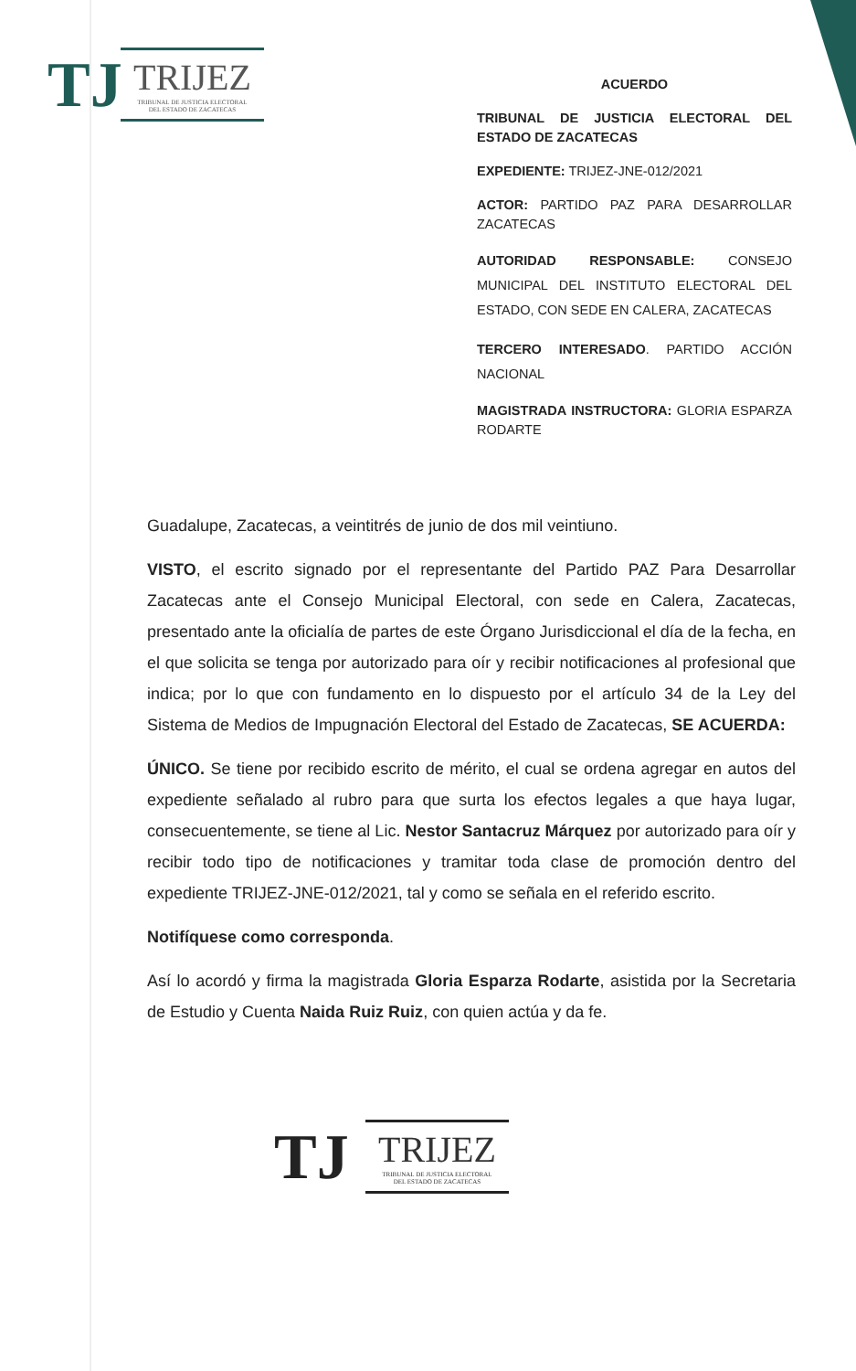TJ
TRIJEZ
TRIBUNAL DE JUSTICIA ELECTORAL
DEL ESTADO DE ZACATECAS
ACUERDO
TRIBUNAL DE JUSTICIA ELECTORAL DEL ESTADO DE ZACATECAS
EXPEDIENTE: TRIJEZ-JNE-012/2021
ACTOR: PARTIDO PAZ PARA DESARROLLAR ZACATECAS
AUTORIDAD RESPONSABLE: CONSEJO MUNICIPAL DEL INSTITUTO ELECTORAL DEL ESTADO, CON SEDE EN CALERA, ZACATECAS
TERCERO INTERESADO. PARTIDO ACCIÓN NACIONAL
MAGISTRADA INSTRUCTORA: GLORIA ESPARZA RODARTE
Guadalupe, Zacatecas, a veintitrés de junio de dos mil veintiuno.
VISTO, el escrito signado por el representante del Partido PAZ Para Desarrollar Zacatecas ante el Consejo Municipal Electoral, con sede en Calera, Zacatecas, presentado ante la oficialía de partes de este Órgano Jurisdiccional el día de la fecha, en el que solicita se tenga por autorizado para oír y recibir notificaciones al profesional que indica; por lo que con fundamento en lo dispuesto por el artículo 34 de la Ley del Sistema de Medios de Impugnación Electoral del Estado de Zacatecas, SE ACUERDA:
ÚNICO. Se tiene por recibido escrito de mérito, el cual se ordena agregar en autos del expediente señalado al rubro para que surta los efectos legales a que haya lugar, consecuentemente, se tiene al Lic. Nestor Santacruz Márquez por autorizado para oír y recibir todo tipo de notificaciones y tramitar toda clase de promoción dentro del expediente TRIJEZ-JNE-012/2021, tal y como se señala en el referido escrito.
Notifíquese como corresponda.
Así lo acordó y firma la magistrada Gloria Esparza Rodarte, asistida por la Secretaria de Estudio y Cuenta Naida Ruiz Ruiz, con quien actúa y da fe.
TJ
TRIJEZ
TRIBUNAL DE JUSTICIA ELECTORAL
DEL ESTADO DE ZACATECAS